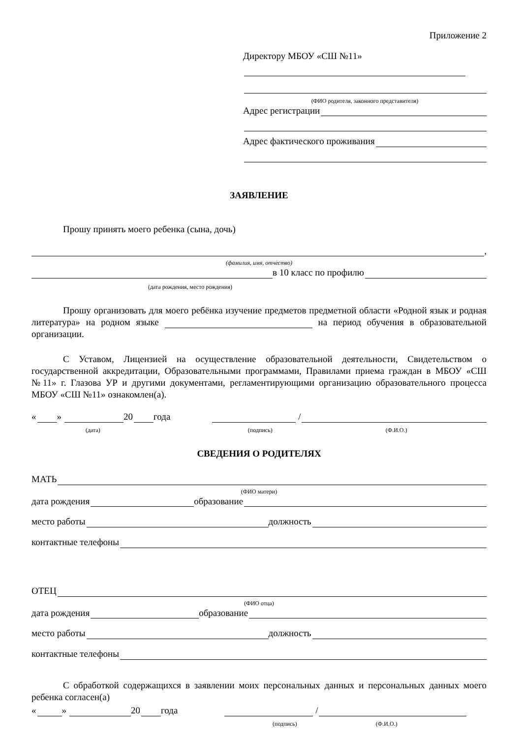Приложение 2
Директору МБОУ «СШ №11»
(ФИО родителя, законного представителя)
Адрес регистрации
Адрес фактического проживания
ЗАЯВЛЕНИЕ
Прошу принять моего ребенка (сына, дочь)
,
(фамилия, имя, отчество)
в 10 класс по профилю
(дата рождения, место рождения)
Прошу организовать для моего ребёнка изучение предметов предметной области «Родной язык и родная литература» на родном языке на период обучения в образовательной организации.
С Уставом, Лицензией на осуществление образовательной деятельности, Свидетельством о государственной аккредитации, Образовательными программами, Правилами приема граждан в МБОУ «СШ №11» г. Глазова УР и другими документами, регламентирующими организацию образовательного процесса МБОУ «СШ №11» ознакомлен(а).
« » 20 года /
(дата) (подпись) (Ф.И.О.)
СВЕДЕНИЯ О РОДИТЕЛЯХ
МАТЬ
(ФИО матери)
дата рождения образование
место работы должность
контактные телефоны
ОТЕЦ
(ФИО отца)
дата рождения образование
место работы должность
контактные телефоны
С обработкой содержащихся в заявлении моих персональных данных и персональных данных моего ребенка согласен(а)
« » 20 года /
(подпись) (Ф.И.О.)